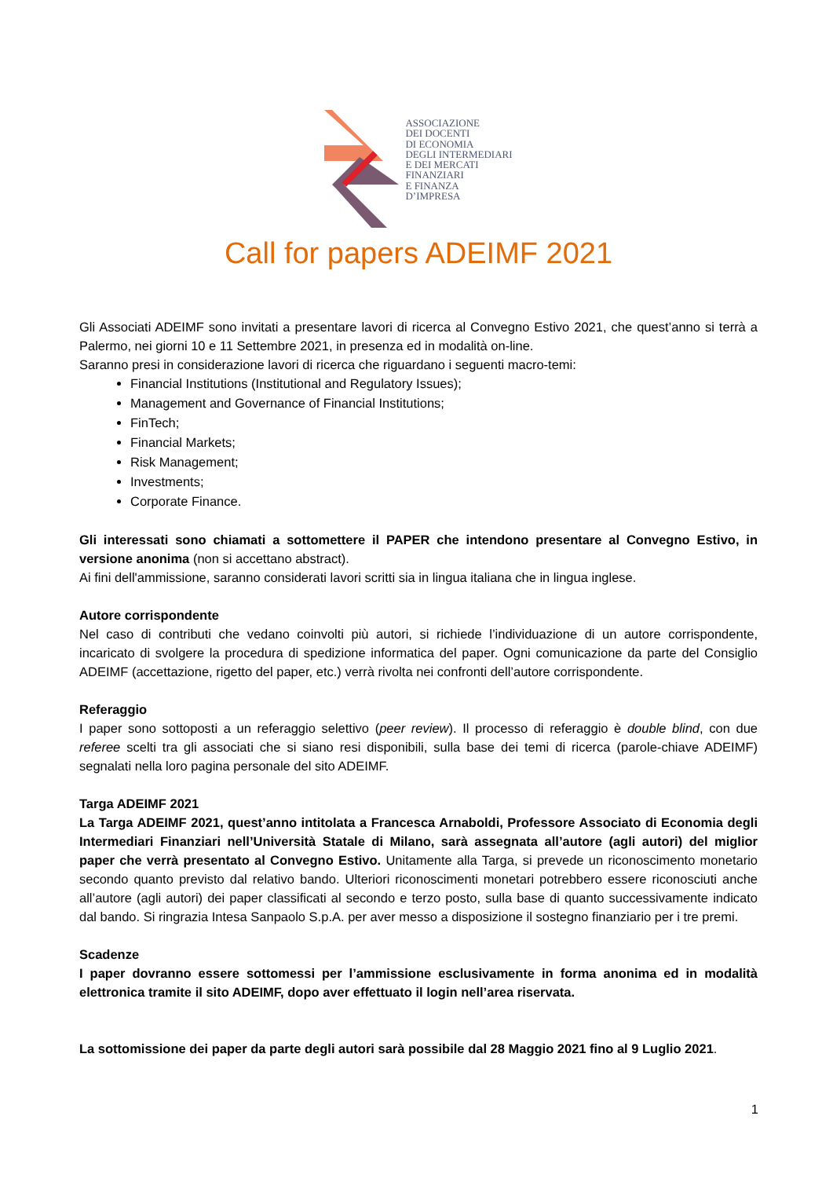ASSOCIAZIONE
DEI DOCENTI
DI ECONOMIA
DEGLI INTERMEDIARI
E DEI MERCATI
FINANZIARI
E FINANZA
D’IMPRESA
Call for papers ADEIMF 2021
Gli Associati ADEIMF sono invitati a presentare lavori di ricerca al Convegno Estivo 2021, che quest’anno si terrà a Palermo, nei giorni 10 e 11 Settembre 2021, in presenza ed in modalità on-line.
Saranno presi in considerazione lavori di ricerca che riguardano i seguenti macro-temi:
Financial Institutions (Institutional and Regulatory Issues);
Management and Governance of Financial Institutions;
FinTech;
Financial Markets;
Risk Management;
Investments;
Corporate Finance.
Gli interessati sono chiamati a sottomettere il PAPER che intendono presentare al Convegno Estivo, in versione anonima (non si accettano abstract).
Ai fini dell'ammissione, saranno considerati lavori scritti sia in lingua italiana che in lingua inglese.
Autore corrispondente
Nel caso di contributi che vedano coinvolti più autori, si richiede l’individuazione di un autore corrispondente, incaricato di svolgere la procedura di spedizione informatica del paper. Ogni comunicazione da parte del Consiglio ADEIMF (accettazione, rigetto del paper, etc.) verrà rivolta nei confronti dell’autore corrispondente.
Referaggio
I paper sono sottoposti a un referaggio selettivo (peer review). Il processo di referaggio è double blind, con due referee scelti tra gli associati che si siano resi disponibili, sulla base dei temi di ricerca (parole-chiave ADEIMF) segnalati nella loro pagina personale del sito ADEIMF.
Targa ADEIMF 2021
La Targa ADEIMF 2021, quest’anno intitolata a Francesca Arnaboldi, Professore Associato di Economia degli Intermediari Finanziari nell’Università Statale di Milano, sarà assegnata all’autore (agli autori) del miglior paper che verrà presentato al Convegno Estivo. Unitamente alla Targa, si prevede un riconoscimento monetario secondo quanto previsto dal relativo bando. Ulteriori riconoscimenti monetari potrebbero essere riconosciuti anche all’autore (agli autori) dei paper classificati al secondo e terzo posto, sulla base di quanto successivamente indicato dal bando. Si ringrazia Intesa Sanpaolo S.p.A. per aver messo a disposizione il sostegno finanziario per i tre premi.
Scadenze
I paper dovranno essere sottomessi per l’ammissione esclusivamente in forma anonima ed in modalità elettronica tramite il sito ADEIMF, dopo aver effettuato il login nell’area riservata.
La sottomissione dei paper da parte degli autori sarà possibile dal 28 Maggio 2021 fino al 9 Luglio 2021.
1